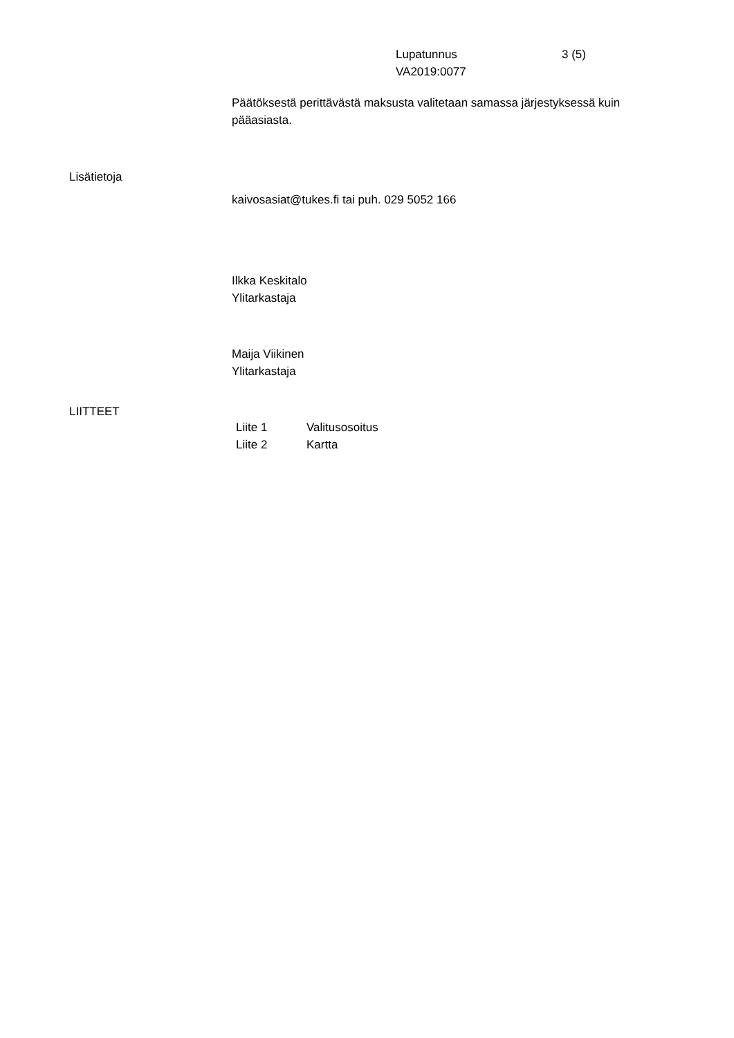Lupatunnus 3 (5)
VA2019:0077
Päätöksestä perittävästä maksusta valitetaan samassa järjestyksessä kuin pääasiasta.
Lisätietoja
kaivosasiat@tukes.fi tai puh. 029 5052 166
Ilkka Keskitalo
Ylitarkastaja
Maija Viikinen
Ylitarkastaja
LIITTEET
Liite 1 Valitusosoitus
Liite 2 Kartta